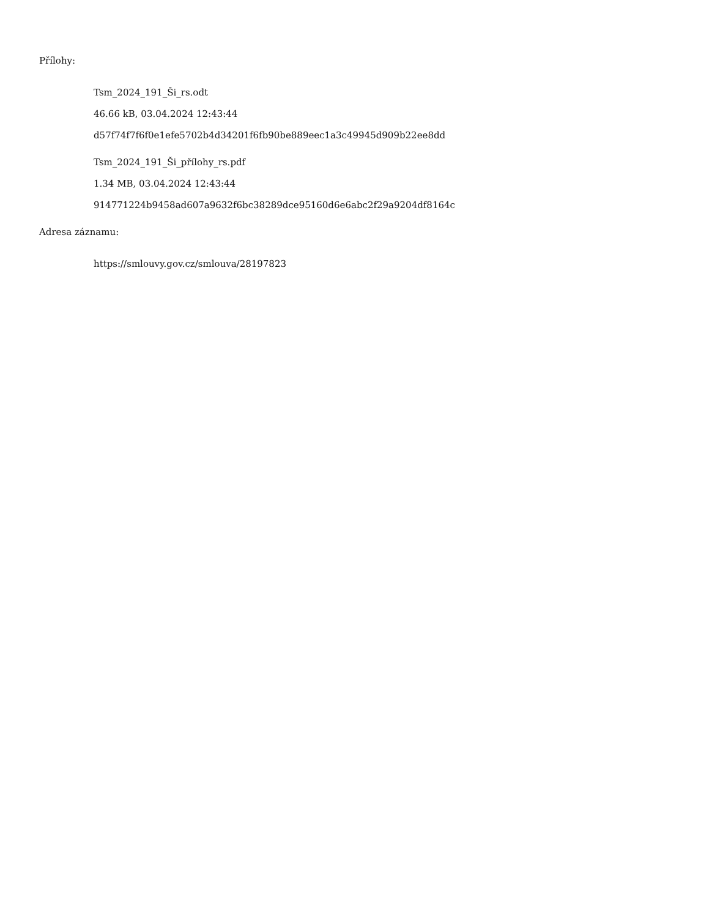Přílohy:
Tsm_2024_191_Ši_rs.odt
46.66 kB, 03.04.2024 12:43:44
d57f74f7f6f0e1efe5702b4d34201f6fb90be889eec1a3c49945d909b22ee8dd
Tsm_2024_191_Ši_přílohy_rs.pdf
1.34 MB, 03.04.2024 12:43:44
914771224b9458ad607a9632f6bc38289dce95160d6e6abc2f29a9204df8164c
Adresa záznamu:
https://smlouvy.gov.cz/smlouva/28197823